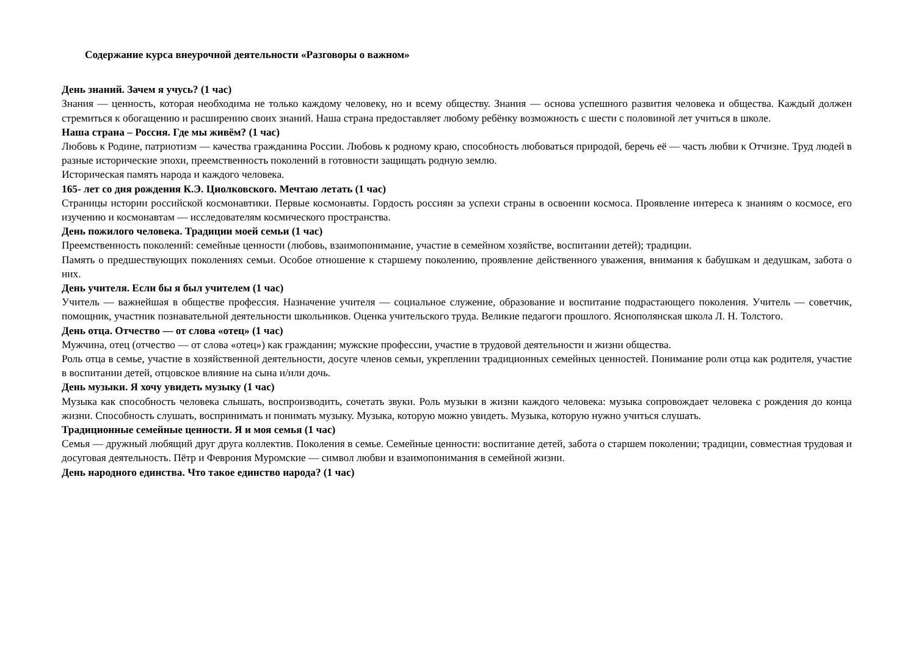Содержание курса внеурочной деятельности «Разговоры о важном»
День знаний. Зачем я учусь? (1 час)
Знания — ценность, которая необходима не только каждому человеку, но и всему обществу. Знания — основа успешного развития человека и общества. Каждый должен стремиться к обогащению и расширению своих знаний. Наша страна предоставляет любому ребёнку возможность с шести с половиной лет учиться в школе.
Наша страна – Россия. Где мы живём? (1 час)
Любовь к Родине, патриотизм — качества гражданина России. Любовь к родному краю, способность любоваться природой, беречь её — часть любви к Отчизне. Труд людей в разные исторические эпохи, преемственность поколений в готовности защищать родную землю.
Историческая память народа и каждого человека.
165- лет со дня рождения К.Э. Циолковского. Мечтаю летать (1 час)
Страницы истории российской космонавтики. Первые космонавты. Гордость россиян за успехи страны в освоении космоса. Проявление интереса к знаниям о космосе, его изучению и космонавтам — исследователям космического пространства.
День пожилого человека. Традиции моей семьи (1 час)
Преемственность поколений: семейные ценности (любовь, взаимопонимание, участие в семейном хозяйстве, воспитании детей); традиции.
Память о предшествующих поколениях семьи. Особое отношение к старшему поколению, проявление действенного уважения, внимания к бабушкам и дедушкам, забота о них.
День учителя. Если бы я был учителем (1 час)
Учитель — важнейшая в обществе профессия. Назначение учителя — социальное служение, образование и воспитание подрастающего поколения. Учитель — советчик, помощник, участник познавательной деятельности школьников. Оценка учительского труда. Великие педагоги прошлого. Яснополянская школа Л. Н. Толстого.
День отца. Отчество — от слова «отец» (1 час)
Мужчина, отец (отчество — от слова «отец») как гражданин; мужские профессии, участие в трудовой деятельности и жизни общества.
Роль отца в семье, участие в хозяйственной деятельности, досуге членов семьи, укреплении традиционных семейных ценностей. Понимание роли отца как родителя, участие в воспитании детей, отцовское влияние на сына и/или дочь.
День музыки. Я хочу увидеть музыку (1 час)
Музыка как способность человека слышать, воспроизводить, сочетать звуки. Роль музыки в жизни каждого человека: музыка сопровождает человека с рождения до конца жизни. Способность слушать, воспринимать и понимать музыку. Музыка, которую можно увидеть. Музыка, которую нужно учиться слушать.
Традиционные семейные ценности. Я и моя семья (1 час)
Семья — дружный любящий друг друга коллектив. Поколения в семье. Семейные ценности: воспитание детей, забота о старшем поколении; традиции, совместная трудовая и досуговая деятельность. Пётр и Феврония Муромские — символ любви и взаимопонимания в семейной жизни.
День народного единства. Что такое единство народа? (1 час)